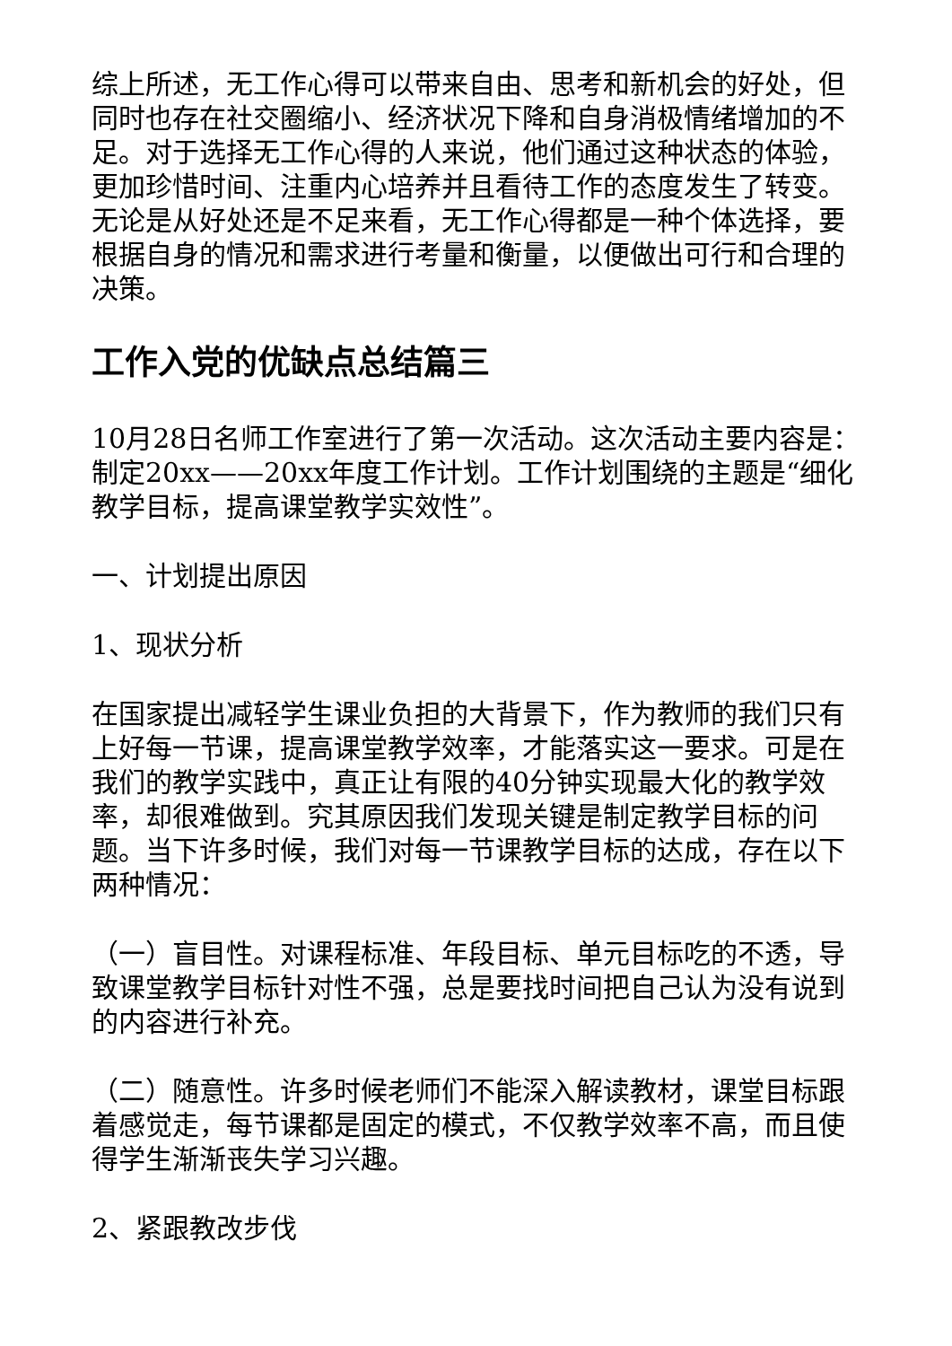综上所述，无工作心得可以带来自由、思考和新机会的好处，但同时也存在社交圈缩小、经济状况下降和自身消极情绪增加的不足。对于选择无工作心得的人来说，他们通过这种状态的体验，更加珍惜时间、注重内心培养并且看待工作的态度发生了转变。无论是从好处还是不足来看，无工作心得都是一种个体选择，要根据自身的情况和需求进行考量和衡量，以便做出可行和合理的决策。
工作入党的优缺点总结篇三
10月28日名师工作室进行了第一次活动。这次活动主要内容是：制定20xx——20xx年度工作计划。工作计划围绕的主题是“细化教学目标，提高课堂教学实效性”。
一、计划提出原因
1、现状分析
在国家提出减轻学生课业负担的大背景下，作为教师的我们只有上好每一节课，提高课堂教学效率，才能落实这一要求。可是在我们的教学实践中，真正让有限的40分钟实现最大化的教学效率，却很难做到。究其原因我们发现关键是制定教学目标的问题。当下许多时候，我们对每一节课教学目标的达成，存在以下两种情况：
（一）盲目性。对课程标准、年段目标、单元目标吃的不透，导致课堂教学目标针对性不强，总是要找时间把自己认为没有说到的内容进行补充。
（二）随意性。许多时候老师们不能深入解读教材，课堂目标跟着感觉走，每节课都是固定的模式，不仅教学效率不高，而且使得学生渐渐丧失学习兴趣。
2、紧跟教改步伐